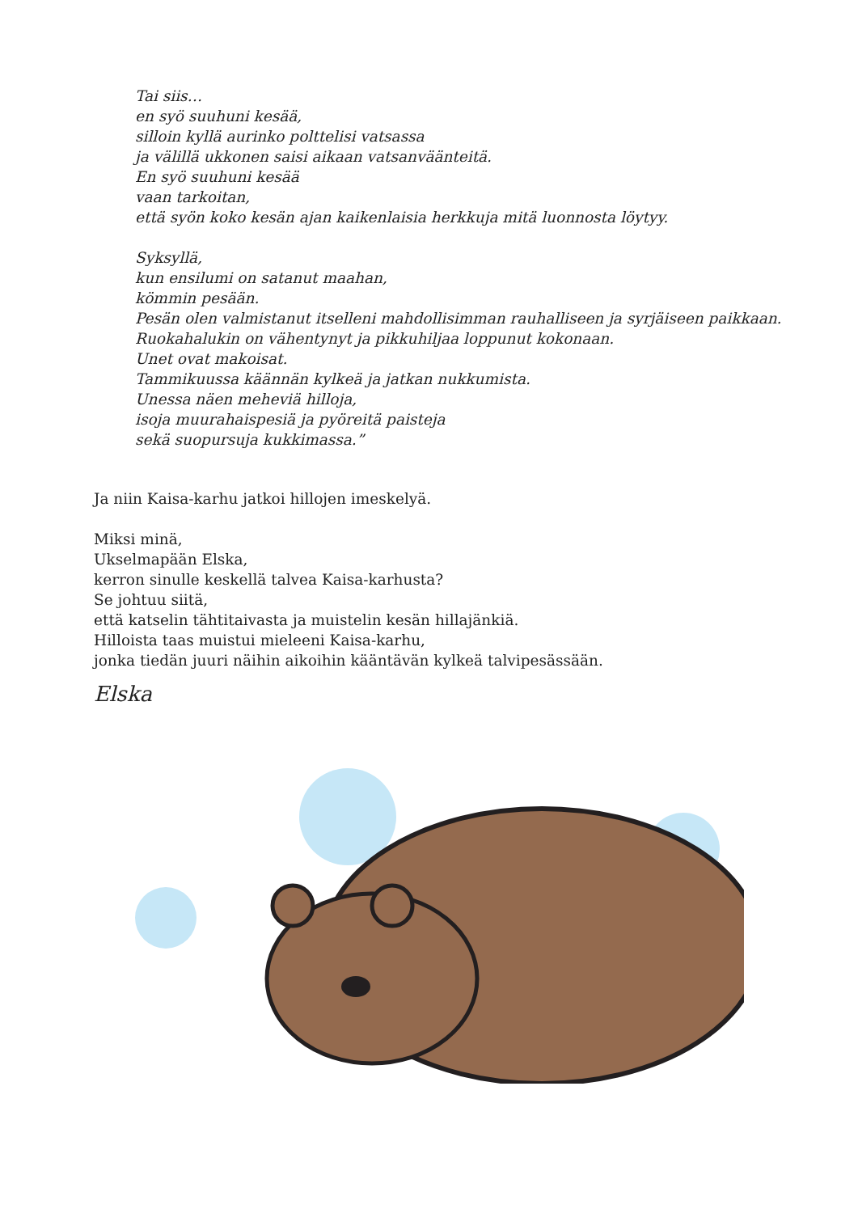Tai siis…
en syö suuhuni kesää,
silloin kyllä aurinko polttelisi vatsassa
ja välillä ukkonen saisi aikaan vatsanväänteitä.
En syö suuhuni kesää
vaan tarkoitan,
että syön koko kesän ajan kaikenlaisia herkkuja mitä luonnosta löytyy.
Syksyllä,
kun ensilumi on satanut maahan,
kömmin pesään.
Pesän olen valmistanut itselleni mahdollisimman rauhalliseen ja syrjäiseen paikkaan.
Ruokahalukin on vähentynyt ja pikkuhiljaa loppunut kokonaan.
Unet ovat makoisat.
Tammikuussa käännän kylkeä ja jatkan nukkumista.
Unessa näen meheviä hilloja,
isoja muurahaispesiä ja pyöreitä paisteja
sekä suopursuja kukkimassa.”
Ja niin Kaisa-karhu jatkoi hillojen imeskelyä.
Miksi minä,
Ukselmapään Elska,
kerron sinulle keskellä talvea Kaisa-karhusta?
Se johtuu siitä,
että katselin tähtitaivasta ja muistelin kesän hillajänkiä.
Hilloista taas muistui mieleeni Kaisa-karhu,
jonka tiedän juuri näihin aikoihin kääntävän kylkeä talvipesässään.
Elska